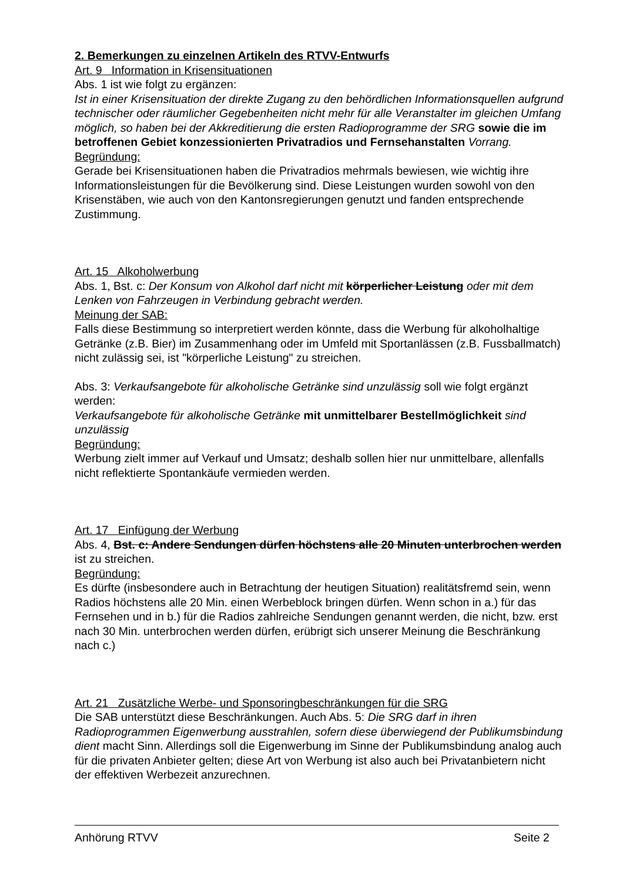2. Bemerkungen zu einzelnen Artikeln des RTVV-Entwurfs
Art. 9 Information in Krisensituationen
Abs. 1 ist wie folgt zu ergänzen:
Ist in einer Krisensituation der direkte Zugang zu den behördlichen Informationsquellen aufgrund technischer oder räumlicher Gegebenheiten nicht mehr für alle Veranstalter im gleichen Umfang möglich, so haben bei der Akkreditierung die ersten Radioprogramme der SRG sowie die im betroffenen Gebiet konzessionierten Privatradios und Fernsehanstalten Vorrang.
Begründung:
Gerade bei Krisensituationen haben die Privatradios mehrmals bewiesen, wie wichtig ihre Informationsleistungen für die Bevölkerung sind. Diese Leistungen wurden sowohl von den Krisenstäben, wie auch von den Kantonsregierungen genutzt und fanden entsprechende Zustimmung.
Art. 15 Alkoholwerbung
Abs. 1, Bst. c: Der Konsum von Alkohol darf nicht mit körperlicher Leistung oder mit dem Lenken von Fahrzeugen in Verbindung gebracht werden.
Meinung der SAB:
Falls diese Bestimmung so interpretiert werden könnte, dass die Werbung für alkoholhaltige Getränke (z.B. Bier) im Zusammenhang oder im Umfeld mit Sportanlässen (z.B. Fussballmatch) nicht zulässig sei, ist "körperliche Leistung" zu streichen.
Abs. 3: Verkaufsangebote für alkoholische Getränke sind unzulässig soll wie folgt ergänzt werden:
Verkaufsangebote für alkoholische Getränke mit unmittelbarer Bestellmöglichkeit sind unzulässig
Begründung:
Werbung zielt immer auf Verkauf und Umsatz; deshalb sollen hier nur unmittelbare, allenfalls nicht reflektierte Spontankäufe vermieden werden.
Art. 17 Einfügung der Werbung
Abs. 4, Bst. c: Andere Sendungen dürfen höchstens alle 20 Minuten unterbrochen werden ist zu streichen.
Begründung:
Es dürfte (insbesondere auch in Betrachtung der heutigen Situation) realitätsfremd sein, wenn Radios höchstens alle 20 Min. einen Werbeblock bringen dürfen. Wenn schon in a.) für das Fernsehen und in b.) für die Radios zahlreiche Sendungen genannt werden, die nicht, bzw. erst nach 30 Min. unterbrochen werden dürfen, erübrigt sich unserer Meinung die Beschränkung nach c.)
Art. 21 Zusätzliche Werbe- und Sponsoringbeschränkungen für die SRG
Die SAB unterstützt diese Beschränkungen. Auch Abs. 5: Die SRG darf in ihren Radioprogrammen Eigenwerbung ausstrahlen, sofern diese überwiegend der Publikumsbindung dient macht Sinn. Allerdings soll die Eigenwerbung im Sinne der Publikumsbindung analog auch für die privaten Anbieter gelten; diese Art von Werbung ist also auch bei Privatanbietern nicht der effektiven Werbezeit anzurechnen.
Anhörung RTVV Seite 2